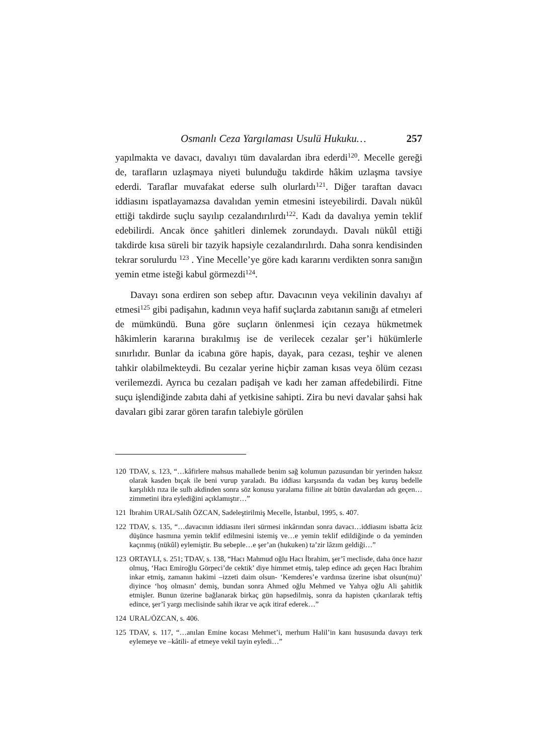Osmanlı Ceza Yargılaması Usulü Hukuku… 257
yapılmakta ve davacı, davalıyı tüm davalardan ibra ederdi<sup>120</sup>. Mecelle gereği de, tarafların uzlaşmaya niyeti bulunduğu takdirde hâkim uzlaşma tavsiye ederdi. Taraflar muvafakat ederse sulh olurlardı<sup>121</sup>. Diğer taraftan davacı iddiasını ispatlayamazsa davalıdan yemin etmesini isteyebilirdi. Davalı nükûl ettiği takdirde suçlu sayılıp cezalandırılırdı<sup>122</sup>. Kadı da davalıya yemin teklif edebilirdi. Ancak önce şahitleri dinlemek zorundaydı. Davalı nükûl ettiği takdirde kısa süreli bir tazyik hapsiyle cezalandırılırdı. Daha sonra kendisinden tekrar sorulurdu <sup>123</sup> . Yine Mecelle’ye göre kadı kararını verdikten sonra sanığın yemin etme isteği kabul görmezdi<sup>124</sup>.
Davayı sona erdiren son sebep aftır. Davacının veya vekilinin davalıyı af etmesi<sup>125</sup> gibi padişahın, kadının veya hafif suçlarda zabıtanın sanığı af etmeleri de mümkündü. Buna göre suçların önlenmesi için cezaya hükmetmek hâkimlerin kararına bırakılmış ise de verilecek cezalar şer’i hükümlerle sınırlıdır. Bunlar da icabına göre hapis, dayak, para cezası, teşhir ve alenen tahkir olabilmekteydi. Bu cezalar yerine hiçbir zaman kısas veya ölüm cezası verilemezdi. Ayrıca bu cezaları padişah ve kadı her zaman affedebilirdi. Fitne suçu işlendiğinde zabıta dahi af yetkisine sahipti. Zira bu nevi davalar şahsi hak davaları gibi zarar gören tarafın talebiyle görülen
120 TDAV, s. 123, “…kâfirlere mahsus mahallede benim sağ kolumun pazusundan bir yerinden haksız olarak kasden bıçak ile beni vurup yaraladı. Bu iddiası karşısında da vadan beş kuruş bedelle karşılıklı rıza ile sulh akdinden sonra söz konusu yaralama fiiline ait bütün davalardan adı geçen…zimmetini ibra eylediğini açıklamıştır…”
121 İbrahim URAL/Salih ÖZCAN, Sadeleştirilmiş Mecelle, İstanbul, 1995, s. 407.
122 TDAV, s. 135, “…davacının iddiasını ileri sürmesi inkârından sonra davacı…iddiasını isbatta âciz düşünce hasmına yemin teklif edilmesini istemiş ve…e yemin teklif edildiğinde o da yeminden kaçınmış (nükûl) eylemiştir. Bu sebeple…e şer’an (hukuken) ta’zir lâzım geldiği…”
123 ORTAYLI, s. 251; TDAV, s. 138, “Hacı Mahmud oğlu Hacı İbrahim, şer’î meclisde, daha önce hazır olmuş, ‘Hacı Emiroğlu Görpeci’de cektik’ diye himmet etmiş, talep edince adı geçen Hacı İbrahim inkar etmiş, zamanın hakimi –izzeti daim olsun- ‘Kemderes’e vardınsa üzerine isbat olsun(mu)’ diyince ‘hoş olmasın’ demiş, bundan sonra Ahmed oğlu Mehmed ve Yahya oğlu Ali şahitlik etmişler. Bunun üzerine bağlanarak birkaç gün hapsedilmiş, sonra da hapisten çıkarılarak teftiş edince, şer’î yargı meclisinde sahih ikrar ve açık itiraf ederek…”
124 URAL/ÖZCAN, s. 406.
125 TDAV, s. 117, “…anılan Emine kocası Mehmet’i, merhum Halil’in kanı hususunda davayı terk eylemeye ve –kâtili- af etmeye vekil tayin eyledi…”